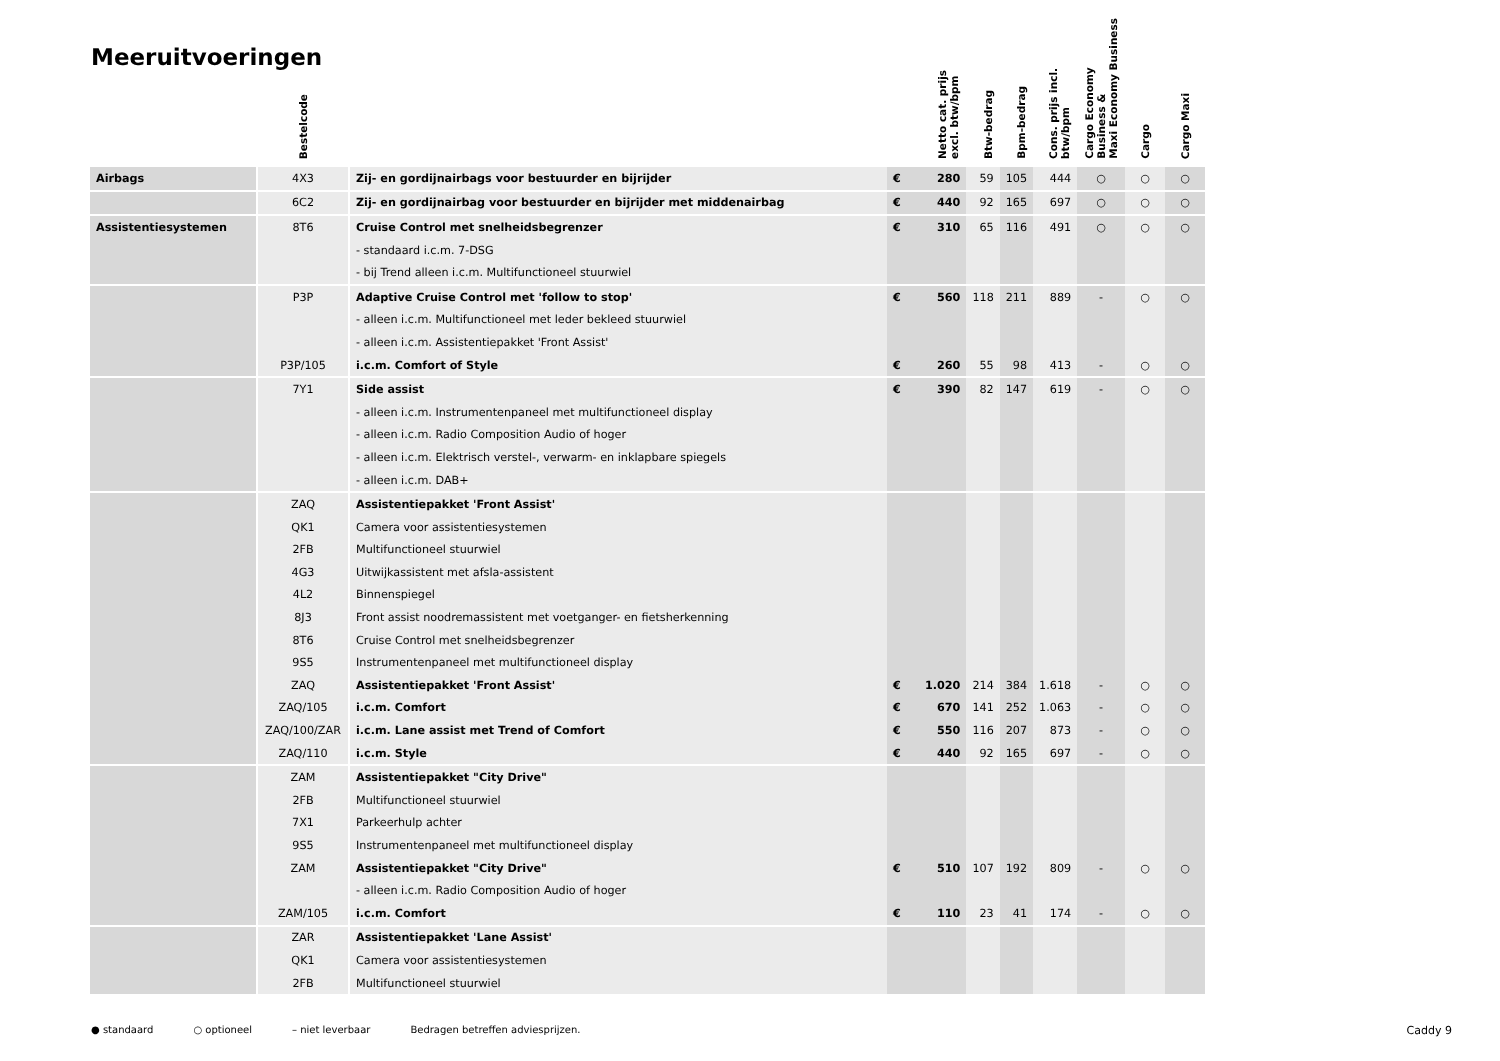Meeruitvoeringen
| | Bestelcode | | Netto cat. prijs excl. btw/bpm | | Btw-bedrag | Bpm-bedrag | Cons. prijs incl. btw/bpm | Cargo Economy Business & Maxi Economy Business | Cargo | Cargo Maxi |
| --- | --- | --- | --- | --- | --- | --- | --- | --- | --- | --- |
| Airbags | 4X3 | Zij- en gordijnairbags voor bestuurder en bijrijder | € | 280 | 59 | 105 | 444 | ○ | ○ | ○ |
| | 6C2 | Zij- en gordijnairbag voor bestuurder en bijrijder met middenairbag | € | 440 | 92 | 165 | 697 | ○ | ○ | ○ |
| Assistentiesystemen | 8T6 | Cruise Control met snelheidsbegrenzer | € | 310 | 65 | 116 | 491 | ○ | ○ | ○ |
| | | - standaard i.c.m. 7-DSG | | | | | | | | |
| | | - bij Trend alleen i.c.m. Multifunctioneel stuurwiel | | | | | | | | |
| | P3P | Adaptive Cruise Control met 'follow to stop' | € | 560 | 118 | 211 | 889 | - | ○ | ○ |
| | | - alleen i.c.m. Multifunctioneel met leder bekleed stuurwiel | | | | | | | | |
| | | - alleen i.c.m. Assistentiepakket 'Front Assist' | | | | | | | | |
| | P3P/105 | i.c.m. Comfort of Style | € | 260 | 55 | 98 | 413 | - | ○ | ○ |
| | 7Y1 | Side assist | € | 390 | 82 | 147 | 619 | - | ○ | ○ |
| | | - alleen i.c.m. Instrumentenpaneel met multifunctioneel display | | | | | | | | |
| | | - alleen i.c.m. Radio Composition Audio of hoger | | | | | | | | |
| | | - alleen i.c.m. Elektrisch verstel-, verwarm- en inklapbare spiegels | | | | | | | | |
| | | - alleen i.c.m. DAB+ | | | | | | | | |
| | ZAQ | Assistentiepakket 'Front Assist' | | | | | | | | |
| | QK1 | Camera voor assistentiesystemen | | | | | | | | |
| | 2FB | Multifunctioneel stuurwiel | | | | | | | | |
| | 4G3 | Uitwijkassistent met afsla-assistent | | | | | | | | |
| | 4L2 | Binnenspiegel | | | | | | | | |
| | 8J3 | Front assist noodremassistent met voetganger- en fietsherkenning | | | | | | | | |
| | 8T6 | Cruise Control met snelheidsbegrenzer | | | | | | | | |
| | 9S5 | Instrumentenpaneel met multifunctioneel display | | | | | | | | |
| | ZAQ | Assistentiepakket 'Front Assist' | € | 1.020 | 214 | 384 | 1.618 | - | ○ | ○ |
| | ZAQ/105 | i.c.m. Comfort | € | 670 | 141 | 252 | 1.063 | - | ○ | ○ |
| | ZAQ/100/ZAR | i.c.m. Lane assist met Trend of Comfort | € | 550 | 116 | 207 | 873 | - | ○ | ○ |
| | ZAQ/110 | i.c.m. Style | € | 440 | 92 | 165 | 697 | - | ○ | ○ |
| | ZAM | Assistentiepakket "City Drive" | | | | | | | | |
| | 2FB | Multifunctioneel stuurwiel | | | | | | | | |
| | 7X1 | Parkeerhulp achter | | | | | | | | |
| | 9S5 | Instrumentenpaneel met multifunctioneel display | | | | | | | | |
| | ZAM | Assistentiepakket "City Drive" | € | 510 | 107 | 192 | 809 | - | ○ | ○ |
| | | - alleen i.c.m. Radio Composition Audio of hoger | | | | | | | | |
| | ZAM/105 | i.c.m. Comfort | € | 110 | 23 | 41 | 174 | - | ○ | ○ |
| | ZAR | Assistentiepakket 'Lane Assist' | | | | | | | | |
| | QK1 | Camera voor assistentiesystemen | | | | | | | | |
| | 2FB | Multifunctioneel stuurwiel | | | | | | | | |
● standaard ○ optioneel – niet leverbaar Bedragen betreffen adviesprijzen. Caddy 9